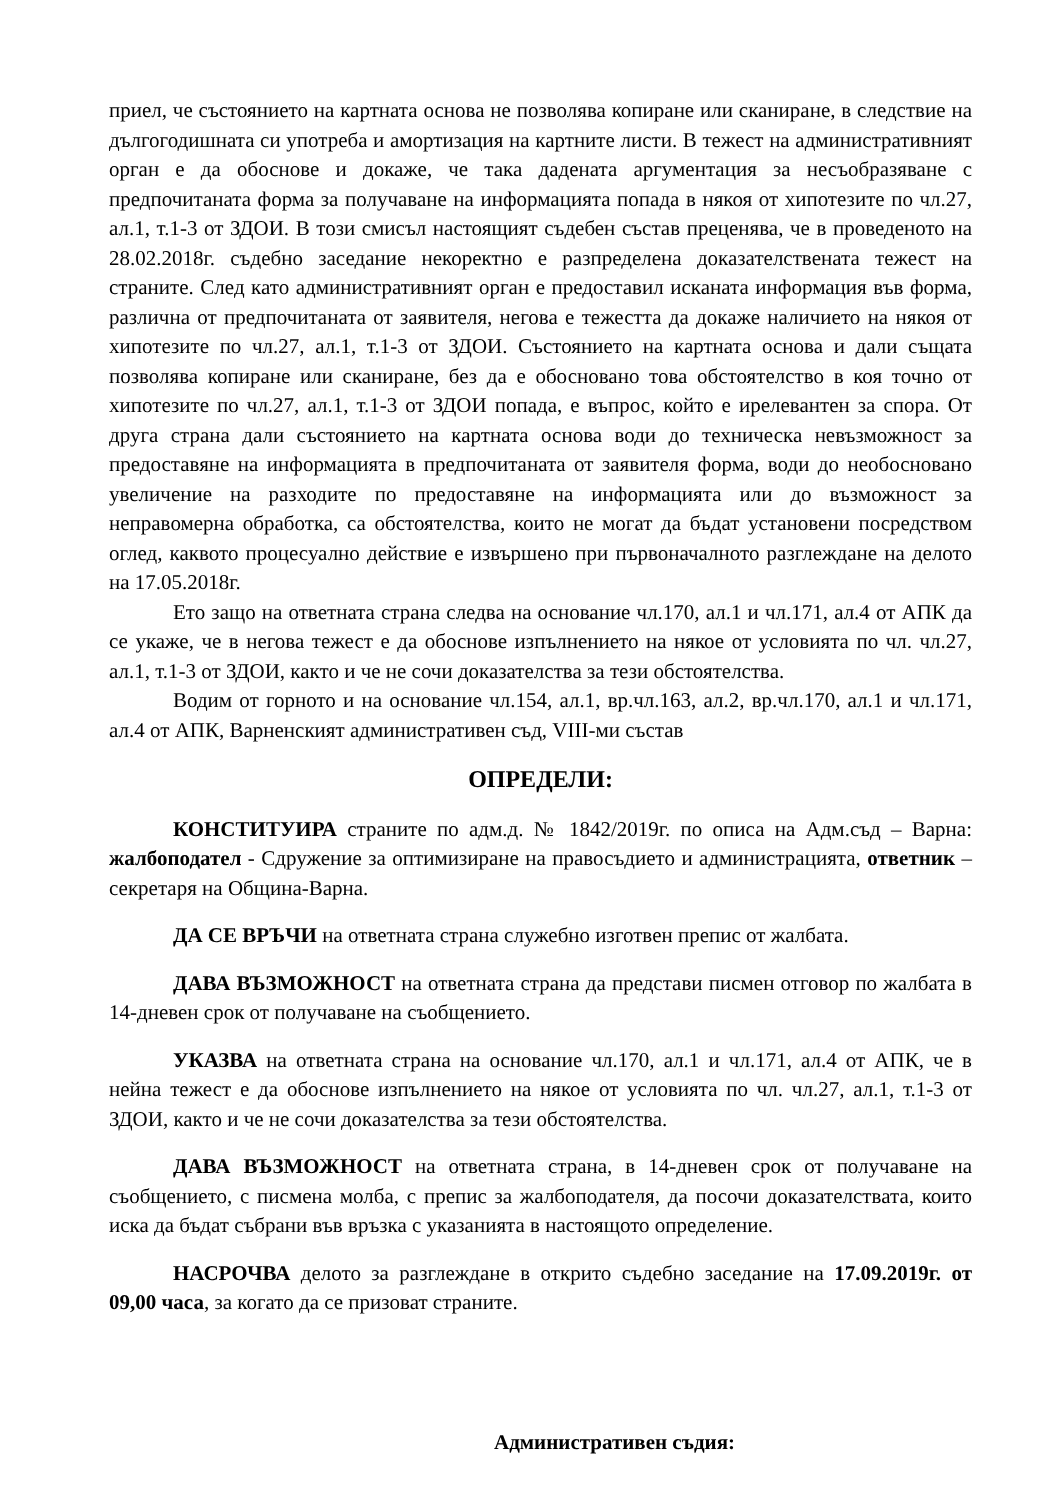приел, че състоянието на картната основа не позволява копиране или сканиране, в следствие на дългогодишната си употреба и амортизация на картните листи. В тежест на административният орган е да обоснове и докаже, че така дадената аргументация за несъобразяване с предпочитаната форма за получаване на информацията попада в някоя от хипотезите по чл.27, ал.1, т.1-3 от ЗДОИ. В този смисъл настоящият съдебен състав преценява, че в проведеното на 28.02.2018г. съдебно заседание некоректно е разпределена доказателствената тежест на страните. След като административният орган е предоставил исканата информация във форма, различна от предпочитаната от заявителя, негова е тежестта да докаже наличието на някоя от хипотезите по чл.27, ал.1, т.1-3 от ЗДОИ. Състоянието на картната основа и дали същата позволява копиране или сканиране, без да е обосновано това обстоятелство в коя точно от хипотезите по чл.27, ал.1, т.1-3 от ЗДОИ попада, е въпрос, който е ирелевантен за спора. От друга страна дали състоянието на картната основа води до техническа невъзможност за предоставяне на информацията в предпочитаната от заявителя форма, води до необосновано увеличение на разходите по предоставяне на информацията или до възможност за неправомерна обработка, са обстоятелства, които не могат да бъдат установени посредством оглед, каквото процесуално действие е извършено при първоначалното разглеждане на делото на 17.05.2018г.
Ето защо на ответната страна следва на основание чл.170, ал.1 и чл.171, ал.4 от АПК да се укаже, че в негова тежест е да обоснове изпълнението на някое от условията по чл. чл.27, ал.1, т.1-3 от ЗДОИ, както и че не сочи доказателства за тези обстоятелства.
Водим от горното и на основание чл.154, ал.1, вр.чл.163, ал.2, вр.чл.170, ал.1 и чл.171, ал.4 от АПК, Варненският административен съд, VIII-ми състав
ОПРЕДЕЛИ:
КОНСТИТУИРА страните по адм.д. № 1842/2019г. по описа на Адм.съд – Варна: жалбоподател - Сдружение за оптимизиране на правосъдието и администрацията, ответник – секретаря на Община-Варна.
ДА СЕ ВРЪЧИ на ответната страна служебно изготвен препис от жалбата.
ДАВА ВЪЗМОЖНОСТ на ответната страна да представи писмен отговор по жалбата в 14-дневен срок от получаване на съобщението.
УКАЗВА на ответната страна на основание чл.170, ал.1 и чл.171, ал.4 от АПК, че в нейна тежест е да обоснове изпълнението на някое от условията по чл. чл.27, ал.1, т.1-3 от ЗДОИ, както и че не сочи доказателства за тези обстоятелства.
ДАВА ВЪЗМОЖНОСТ на ответната страна, в 14-дневен срок от получаване на съобщението, с писмена молба, с препис за жалбоподателя, да посочи доказателствата, които иска да бъдат събрани във връзка с указанията в настоящото определение.
НАСРОЧВА делото за разглеждане в открито съдебно заседание на 17.09.2019г. от 09,00 часа, за когато да се призоват страните.
Административен съдия: